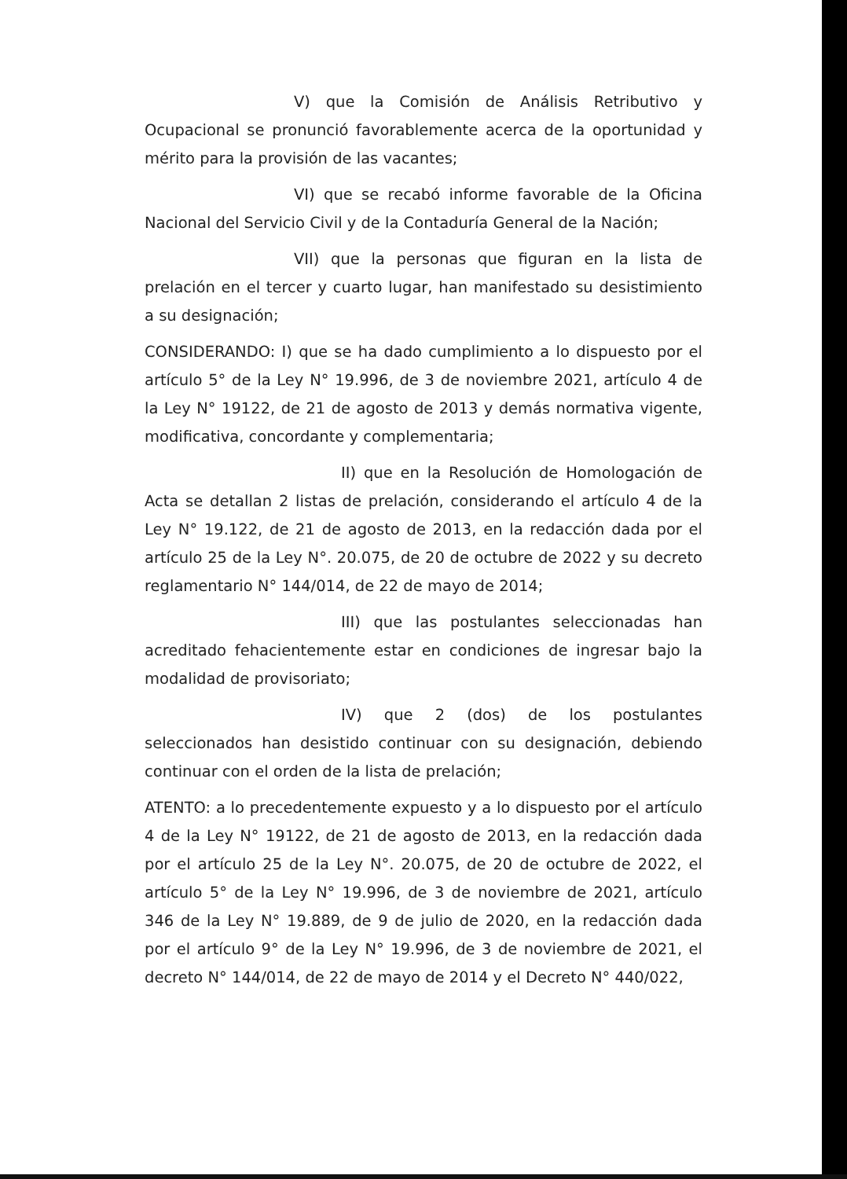V) que la Comisión de Análisis Retributivo y Ocupacional se pronunció favorablemente acerca de la oportunidad y mérito para la provisión de las vacantes;
VI) que se recabó informe favorable de la Oficina Nacional del Servicio Civil y de la Contaduría General de la Nación;
VII) que la personas que figuran en la lista de prelación en el tercer y cuarto lugar, han manifestado su desistimiento a su designación;
CONSIDERANDO: I) que se ha dado cumplimiento a lo dispuesto por el artículo 5° de la Ley N° 19.996, de 3 de noviembre 2021, artículo 4 de la Ley N° 19122, de 21 de agosto de 2013 y demás normativa vigente, modificativa, concordante y complementaria;
II) que en la Resolución de Homologación de Acta se detallan 2 listas de prelación, considerando el artículo 4 de la Ley N° 19.122, de 21 de agosto de 2013, en la redacción dada por el artículo 25 de la Ley N°. 20.075, de 20 de octubre de 2022 y su decreto reglamentario N° 144/014, de 22 de mayo de 2014;
III) que las postulantes seleccionadas han acreditado fehacientemente estar en condiciones de ingresar bajo la modalidad de provisoriato;
IV) que 2 (dos) de los postulantes seleccionados han desistido continuar con su designación, debiendo continuar con el orden de la lista de prelación;
ATENTO: a lo precedentemente expuesto y a lo dispuesto por el artículo 4 de la Ley N° 19122, de 21 de agosto de 2013, en la redacción dada por el artículo 25 de la Ley N°. 20.075, de 20 de octubre de 2022, el artículo 5° de la Ley N° 19.996, de 3 de noviembre de 2021, artículo 346 de la Ley N° 19.889, de 9 de julio de 2020, en la redacción dada por el artículo 9° de la Ley N° 19.996, de 3 de noviembre de 2021, el decreto N° 144/014, de 22 de mayo de 2014 y el Decreto N° 440/022,